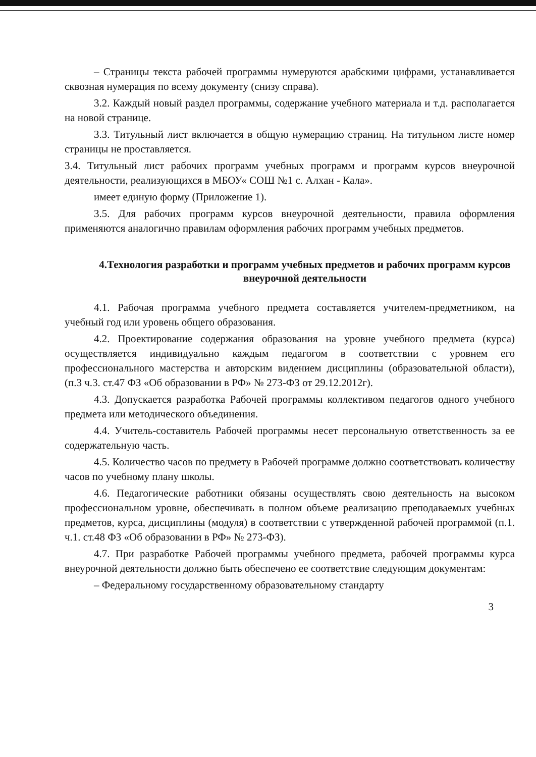– Страницы текста рабочей программы нумеруются арабскими цифрами, устанавливается сквозная нумерация по всему документу (снизу справа).
3.2. Каждый новый раздел программы, содержание учебного материала и т.д. располагается на новой странице.
3.3. Титульный лист включается в общую нумерацию страниц. На титульном листе номер страницы не проставляется.
3.4. Титульный лист рабочих программ учебных программ и программ курсов внеурочной деятельности, реализующихся в МБОУ« СОШ №1 с. Алхан - Кала».
имеет единую форму (Приложение 1).
3.5. Для рабочих программ курсов внеурочной деятельности, правила оформления применяются аналогично правилам оформления рабочих программ учебных предметов.
4.Технология разработки и программ учебных предметов и рабочих программ курсов внеурочной деятельности
4.1. Рабочая программа учебного предмета составляется учителем-предметником, на учебный год или уровень общего образования.
4.2. Проектирование содержания образования на уровне учебного предмета (курса) осуществляется индивидуально каждым педагогом в соответствии с уровнем его профессионального мастерства и авторским видением дисциплины (образовательной области), (п.3 ч.3. ст.47 ФЗ «Об образовании в РФ» № 273-ФЗ от 29.12.2012г).
4.3. Допускается разработка Рабочей программы коллективом педагогов одного учебного предмета или методического объединения.
4.4. Учитель-составитель Рабочей программы несет персональную ответственность за ее содержательную часть.
4.5. Количество часов по предмету в Рабочей программе должно соответствовать количеству часов по учебному плану школы.
4.6. Педагогические работники обязаны осуществлять свою деятельность на высоком профессиональном уровне, обеспечивать в полном объеме реализацию преподаваемых учебных предметов, курса, дисциплины (модуля) в соответствии с утвержденной рабочей программой (п.1. ч.1. ст.48 ФЗ «Об образовании в РФ» № 273-ФЗ).
4.7. При разработке Рабочей программы учебного предмета, рабочей программы курса внеурочной деятельности должно быть обеспечено ее соответствие следующим документам:
– Федеральному государственному образовательному стандарту
3